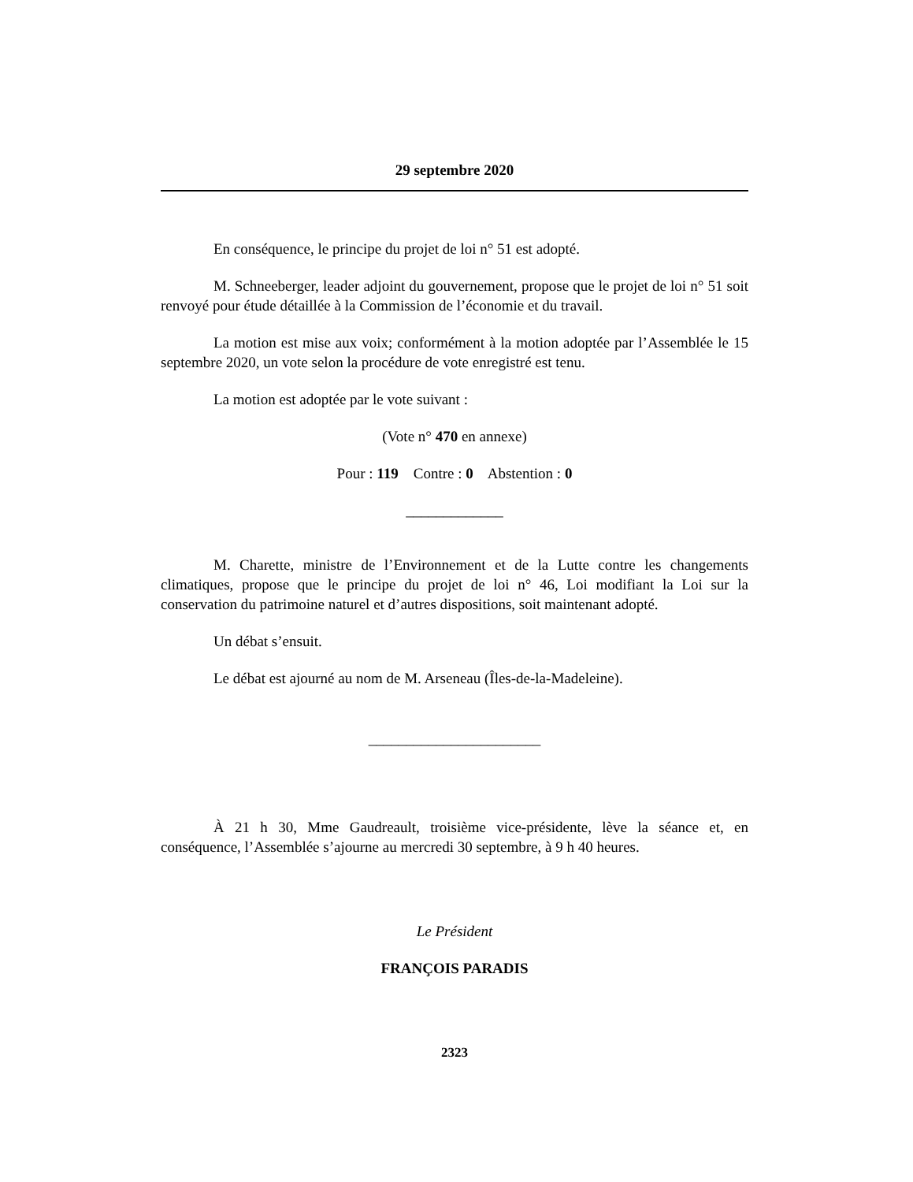29 septembre 2020
En conséquence, le principe du projet de loi n° 51 est adopté.
M. Schneeberger, leader adjoint du gouvernement, propose que le projet de loi n° 51 soit renvoyé pour étude détaillée à la Commission de l’économie et du travail.
La motion est mise aux voix; conformément à la motion adoptée par l’Assemblée le 15 septembre 2020, un vote selon la procédure de vote enregistré est tenu.
La motion est adoptée par le vote suivant :
(Vote n° 470 en annexe)
Pour : 119 Contre : 0 Abstention : 0
_____________
M. Charette, ministre de l’Environnement et de la Lutte contre les changements climatiques, propose que le principe du projet de loi n° 46, Loi modifiant la Loi sur la conservation du patrimoine naturel et d’autres dispositions, soit maintenant adopté.
Un débat s’ensuit.
Le débat est ajourné au nom de M. Arseneau (Îles-de-la-Madeleine).
_______________________
À 21 h 30, Mme Gaudreault, troisième vice-présidente, lève la séance et, en conséquence, l’Assemblée s’ajourne au mercredi 30 septembre, à 9 h 40 heures.
Le Président
FRANÇOIS PARADIS
2323